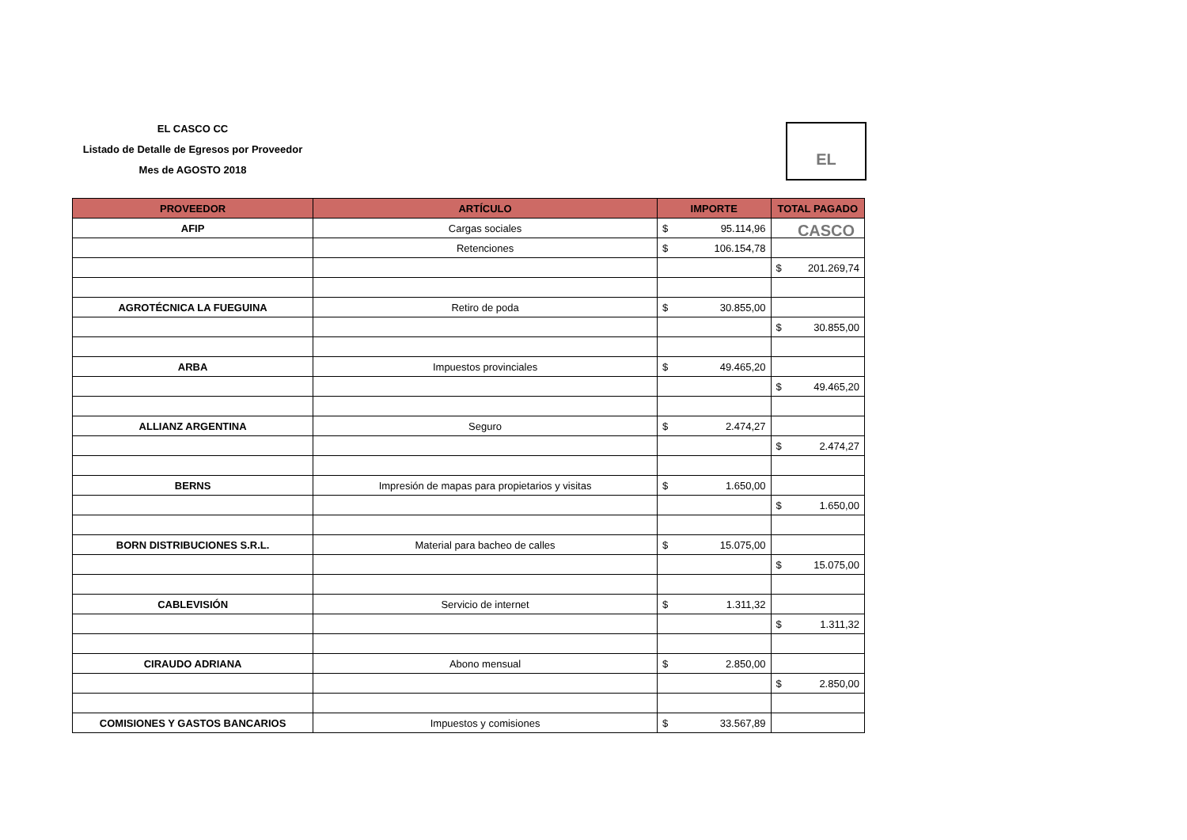EL CASCO CC
Listado de Detalle de Egresos por Proveedor
Mes de AGOSTO 2018
EL CASCO
| PROVEEDOR | ARTÍCULO | IMPORTE | TOTAL PAGADO |
| --- | --- | --- | --- |
| AFIP | Cargas sociales | $ 95.114,96 | |
| | Retenciones | $ 106.154,78 | |
| | | | $ 201.269,74 |
| AGROTÉCNICA LA FUEGUINA | Retiro de poda | $ 30.855,00 | |
| | | | $ 30.855,00 |
| ARBA | Impuestos provinciales | $ 49.465,20 | |
| | | | $ 49.465,20 |
| ALLIANZ ARGENTINA | Seguro | $ 2.474,27 | |
| | | | $ 2.474,27 |
| BERNS | Impresión de mapas para propietarios y visitas | $ 1.650,00 | |
| | | | $ 1.650,00 |
| BORN DISTRIBUCIONES S.R.L. | Material para bacheo de calles | $ 15.075,00 | |
| | | | $ 15.075,00 |
| CABLEVISIÓN | Servicio de internet | $ 1.311,32 | |
| | | | $ 1.311,32 |
| CIRAUDO ADRIANA | Abono mensual | $ 2.850,00 | |
| | | | $ 2.850,00 |
| COMISIONES Y GASTOS BANCARIOS | Impuestos y comisiones | $ 33.567,89 | |